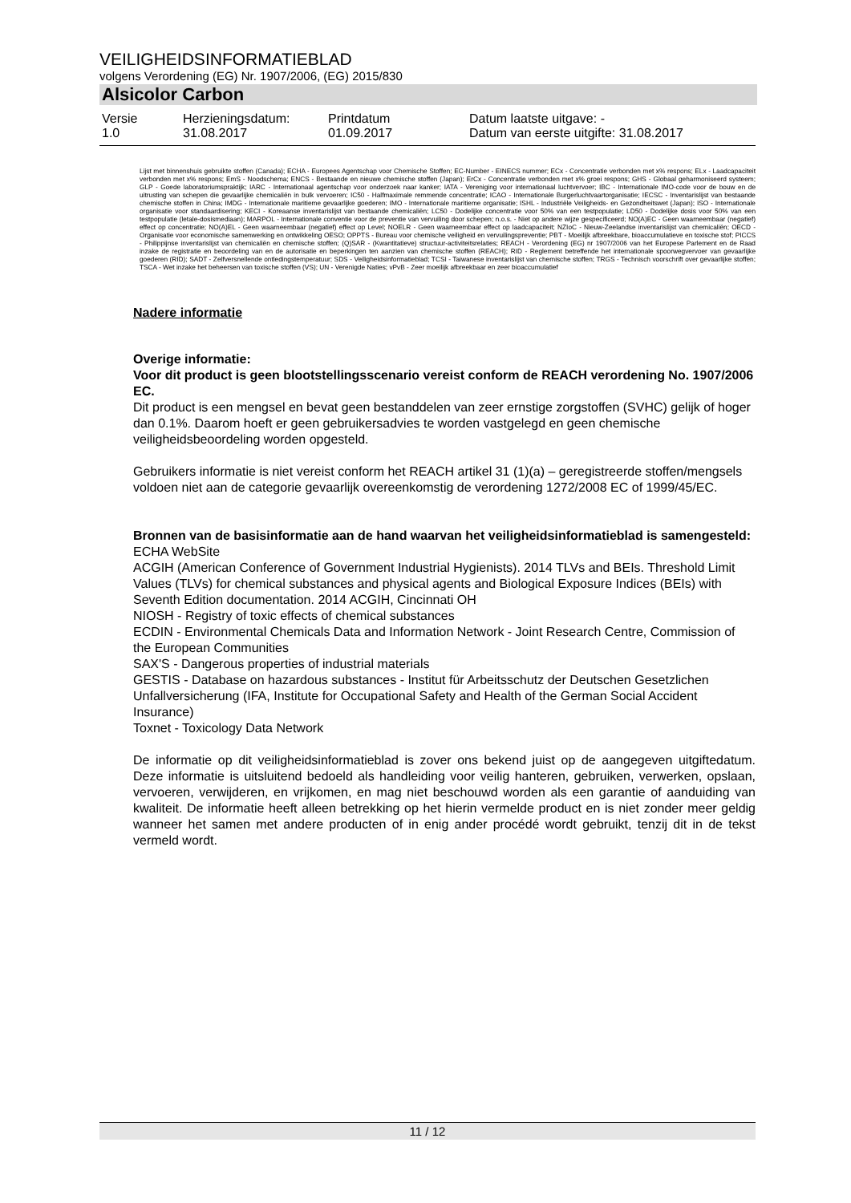VEILIGHEIDSINFORMATIEBLAD
volgens Verordening (EG) Nr. 1907/2006, (EG) 2015/830
Alsicolor Carbon
| Versie 1.0 | Herzieningsdatum: 31.08.2017 | Printdatum 01.09.2017 | Datum laatste uitgave: - Datum van eerste uitgifte: 31.08.2017 |
Lijst met binnenshuis gebruikte stoffen (Canada); ECHA - Europees Agentschap voor Chemische Stoffen; EC-Number - EINECS nummer; ECx - Concentratie verbonden met x% respons; ELx - Laadcapaciteit verbonden met x% respons; EmS - Noodschema; ENCS - Bestaande en nieuwe chemische stoffen (Japan); ErCx - Concentratie verbonden met x% groei respons; GHS - Globaal geharmoniseerd systeem; GLP - Goede laboratoriumspraktijk; IARC - Internationaal agentschap voor onderzoek naar kanker; IATA - Vereniging voor internationaal luchtvervoer; IBC - Internationale IMO-code voor de bouw en de uitrusting van schepen die gevaarlijke chemicaliën in bulk vervoeren; IC50 - Halfmaximale remmende concentratie; ICAO - Internationale Burgerluchtvaartorganisatie; IECSC - Inventarislijst van bestaande chemische stoffen in China; IMDG - Internationale maritieme gevaarlijke goederen; IMO - Internationale maritieme organisatie; ISHL - Industriële Veiligheids- en Gezondheitswet (Japan); ISO - Internationale organisatie voor standaardisering; KECI - Koreaanse inventarislijst van bestaande chemicaliën; LC50 - Dodelijke concentratie voor 50% van een testpopulatie; LD50 - Dodelijke dosis voor 50% van een testpopulatie (letale-dosismediaan); MARPOL - Internationale conventie voor de preventie van vervuiling door schepen; n.o.s. - Niet op andere wijze gespecificeerd; NO(A)EC - Geen waarneembaar (negatief) effect op concentratie; NO(A)EL - Geen waarneembaar (negatief) effect op Level; NOELR - Geen waarneembaar effect op laadcapaciteit; NZIoC - Nieuw-Zeelandse inventarislijst van chemicaliën; OECD - Organisatie voor economische samenwerking en ontwikkeling OESO; OPPTS - Bureau voor chemische veiligheid en vervuilingspreventie; PBT - Moeilijk afbreekbare, bioaccumulatieve en toxische stof; PICCS - Philippijnse inventarislijst van chemicaliën en chemische stoffen; (Q)SAR - (Kwantitatieve) structuur-activiteitsrelaties; REACH - Verordening (EG) nr 1907/2006 van het Europese Parlement en de Raad inzake de registratie en beoordeling van en de autorisatie en beperkingen ten aanzien van chemische stoffen (REACH); RID - Reglement betreffende het internationale spoorwegvervoer van gevaarlijke goederen (RID); SADT - Zelfversnellende ontledingstemperatuur; SDS - Veiligheidsinformatieblad; TCSI - Taiwanese inventarislijst van chemische stoffen; TRGS - Technisch voorschrift over gevaarlijke stoffen; TSCA - Wet inzake het beheersen van toxische stoffen (VS); UN - Verenigde Naties; vPvB - Zeer moeilijk afbreekbaar en zeer bioaccumulatief
Nadere informatie
Overige informatie:
Voor dit product is geen blootstellingsscenario vereist conform de REACH verordening No. 1907/2006 EC.
Dit product is een mengsel en bevat geen bestanddelen van zeer ernstige zorgstoffen (SVHC) gelijk of hoger dan 0.1%. Daarom hoeft er geen gebruikersadvies te worden vastgelegd en geen chemische veiligheidsbeoordeling worden opgesteld.
Gebruikers informatie is niet vereist conform het REACH artikel 31 (1)(a) – geregistreerde stoffen/mengsels voldoen niet aan de categorie gevaarlijk overeenkomstig de verordening 1272/2008 EC of 1999/45/EC.
Bronnen van de basisinformatie aan de hand waarvan het veiligheidsinformatieblad is samengesteld:
ECHA WebSite
ACGIH (American Conference of Government Industrial Hygienists). 2014 TLVs and BEIs. Threshold Limit Values (TLVs) for chemical substances and physical agents and Biological Exposure Indices (BEIs) with Seventh Edition documentation. 2014 ACGIH, Cincinnati OH
NIOSH - Registry of toxic effects of chemical substances
ECDIN - Environmental Chemicals Data and Information Network - Joint Research Centre, Commission of the European Communities
SAX'S - Dangerous properties of industrial materials
GESTIS - Database on hazardous substances - Institut für Arbeitsschutz der Deutschen Gesetzlichen Unfallversicherung (IFA, Institute for Occupational Safety and Health of the German Social Accident Insurance)
Toxnet - Toxicology Data Network
De informatie op dit veiligheidsinformatieblad is zover ons bekend juist op de aangegeven uitgiftedatum. Deze informatie is uitsluitend bedoeld als handleiding voor veilig hanteren, gebruiken, verwerken, opslaan, vervoeren, verwijderen, en vrijkomen, en mag niet beschouwd worden als een garantie of aanduiding van kwaliteit. De informatie heeft alleen betrekking op het hierin vermelde product en is niet zonder meer geldig wanneer het samen met andere producten of in enig ander procédé wordt gebruikt, tenzij dit in de tekst vermeld wordt.
11 / 12